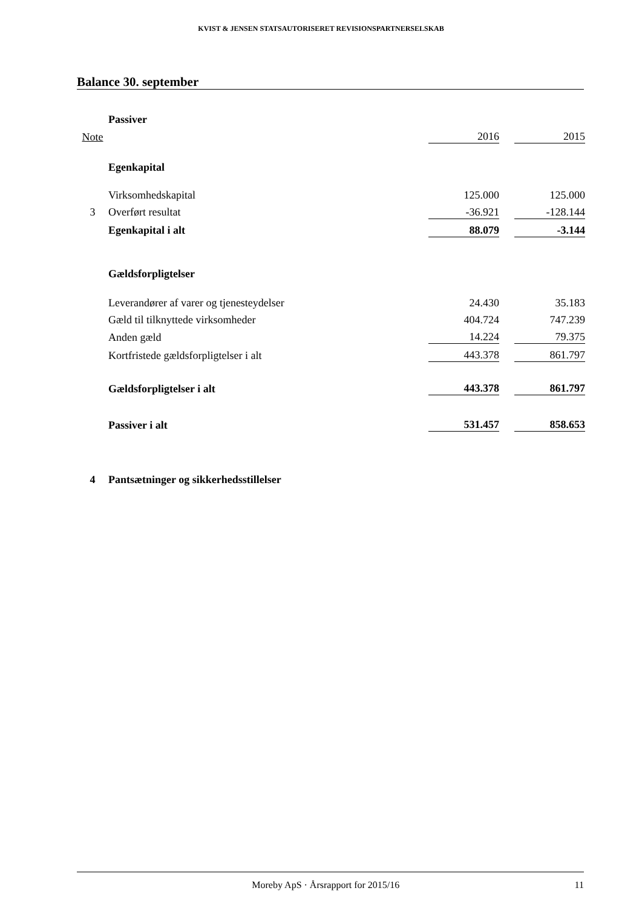KVIST & JENSEN STATSAUTORISERET REVISIONSPARTNERSELSKAB
Balance 30. september
| | Passiver | | | |
| Note | | 2016 | | 2015 |
| | Egenkapital | | | |
| | Virksomhedskapital | 125.000 | | 125.000 |
| 3 | Overført resultat | -36.921 | | -128.144 |
| | Egenkapital i alt | 88.079 | | -3.144 |
| | Gældsforpligtelser | | | |
| | Leverandører af varer og tjenesteydelser | 24.430 | | 35.183 |
| | Gæld til tilknyttede virksomheder | 404.724 | | 747.239 |
| | Anden gæld | 14.224 | | 79.375 |
| | Kortfristede gældsforpligtelser i alt | 443.378 | | 861.797 |
| | Gældsforpligtelser i alt | 443.378 | | 861.797 |
| | Passiver i alt | 531.457 | | 858.653 |
| 4 | Pantsætninger og sikkerhedsstillelser | | | |
Moreby ApS · Årsrapport for 2015/16 11